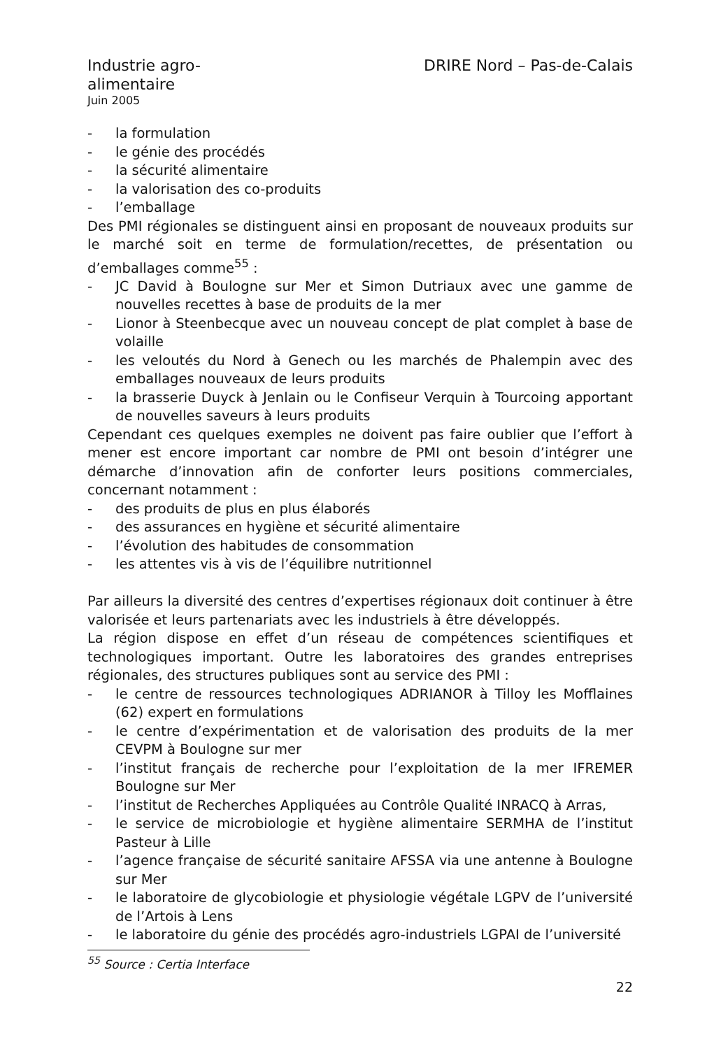Industrie agro-
alimentaire
Juin 2005
DRIRE Nord – Pas-de-Calais
- la formulation
- le génie des procédés
- la sécurité alimentaire
- la valorisation des co-produits
- l’emballage
Des PMI régionales se distinguent ainsi en proposant de nouveaux produits sur le marché soit en terme de formulation/recettes, de présentation ou d’emballages comme<sup>55</sup> :
- JC David à Boulogne sur Mer et Simon Dutriaux avec une gamme de nouvelles recettes à base de produits de la mer
- Lionor à Steenbecque avec un nouveau concept de plat complet à base de volaille
- les veloutés du Nord à Genech ou les marchés de Phalempin avec des emballages nouveaux de leurs produits
- la brasserie Duyck à Jenlain ou le Confiseur Verquin à Tourcoing apportant de nouvelles saveurs à leurs produits
Cependant ces quelques exemples ne doivent pas faire oublier que l’effort à mener est encore important car nombre de PMI ont besoin d’intégrer une démarche d’innovation afin de conforter leurs positions commerciales, concernant notamment :
- des produits de plus en plus élaborés
- des assurances en hygiène et sécurité alimentaire
- l’évolution des habitudes de consommation
- les attentes vis à vis de l’équilibre nutritionnel
Par ailleurs la diversité des centres d’expertises régionaux doit continuer à être valorisée et leurs partenariats avec les industriels à être développés.
La région dispose en effet d’un réseau de compétences scientifiques et technologiques important. Outre les laboratoires des grandes entreprises régionales, des structures publiques sont au service des PMI :
- le centre de ressources technologiques ADRIANOR à Tilloy les Mofflaines (62) expert en formulations
- le centre d’expérimentation et de valorisation des produits de la mer CEVPM à Boulogne sur mer
- l’institut français de recherche pour l’exploitation de la mer IFREMER Boulogne sur Mer
- l’institut de Recherches Appliquées au Contrôle Qualité INRACQ à Arras,
- le service de microbiologie et hygiène alimentaire SERMHA de l’institut Pasteur à Lille
- l’agence française de sécurité sanitaire AFSSA via une antenne à Boulogne sur Mer
- le laboratoire de glycobiologie et physiologie végétale LGPV de l’université de l’Artois à Lens
- le laboratoire du génie des procédés agro-industriels LGPAI de l’université
<sup>55</sup> Source : Certia Interface
22